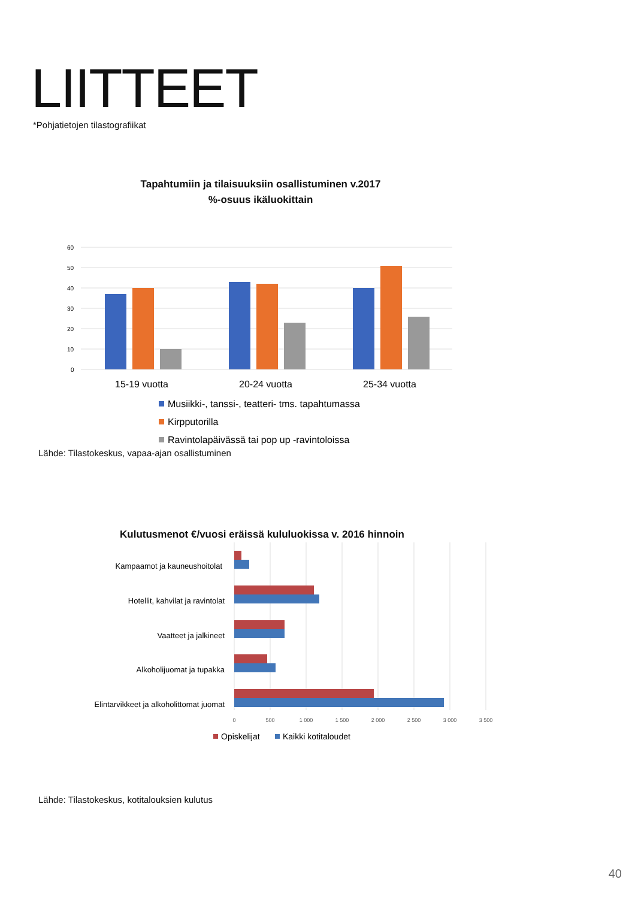LIITTEET
*Pohjatietojen tilastografiikat
Tapahtumiin ja tilaisuuksiin osallistuminen v.2017
%-osuus ikäluokittain
60
50
40
30
20
10
0
15-19 vuotta
20-24 vuotta
25-34 vuotta
Musiikki-, tanssi-, teatteri- tms. tapahtumassa
Kirpputorilla
Ravintolapäivässä tai pop up -ravintoloissa
Lähde: Tilastokeskus, vapaa-ajan osallistuminen
Kulutusmenot €/vuosi eräissä kululuokissa v. 2016 hinnoin
Kampaamot ja kauneushoitolat
Hotellit, kahvilat ja ravintolat
Vaatteet ja jalkineet
Alkoholijuomat ja tupakka
Elintarvikkeet ja alkoholittomat juomat
0
500
1 000
1 500
2 000
2 500
3 000
3 500
Opiskelijat
Kaikki kotitaloudet
Lähde: Tilastokeskus, kotitalouksien kulutus
40